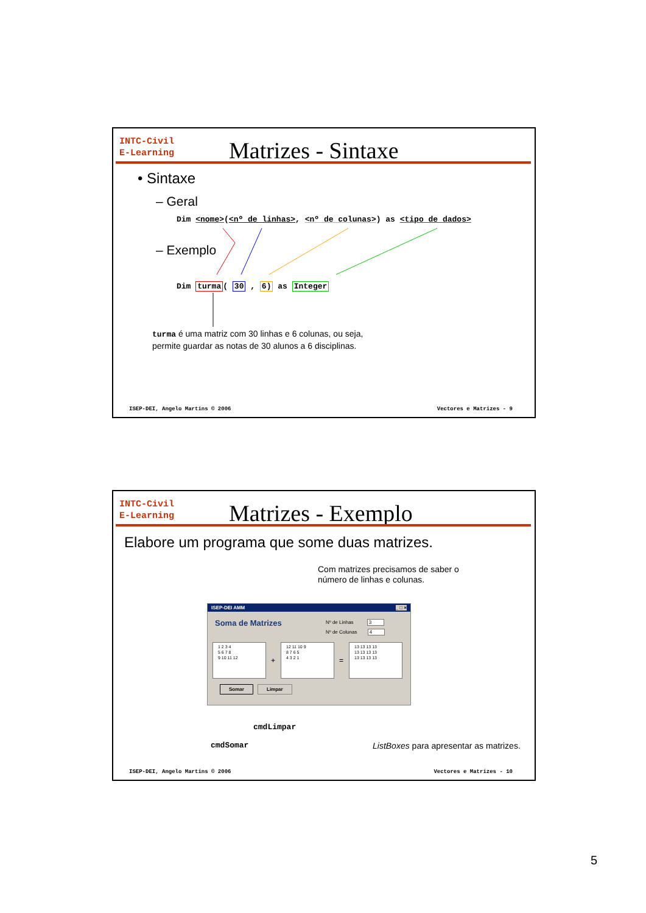INTC-Civil
E-Learning
Matrizes - Sintaxe
• Sintaxe
– Geral
Dim <nome>(<nº de linhas>, <nº de colunas>) as <tipo de dados>
– Exemplo
Dim turma( 30 , 6) as Integer
turma é uma matriz com 30 linhas e 6 colunas, ou seja,
permite guardar as notas de 30 alunos a 6 disciplinas.
ISEP-DEI, Angelo Martins © 2006
Vectores e Matrizes - 9
INTC-Civil
E-Learning
Matrizes - Exemplo
Elabore um programa que some duas matrizes.
Com matrizes precisamos de saber o
número de linhas e colunas.
ISEP-DEI AMM _ □ ×
Soma de Matrizes Nº de Linhas 3
Nº de Colunas 4
1 2 3 4
5 6 7 8
9 10 11 12
+
12 11 10 9
8 7 6 5
4 3 2 1
=
13 13 13 13
13 13 13 13
13 13 13 13
Somar Limpar
cmdLimpar
cmdSomar
ListBoxes para apresentar as matrizes.
ISEP-DEI, Angelo Martins © 2006
Vectores e Matrizes - 10
5